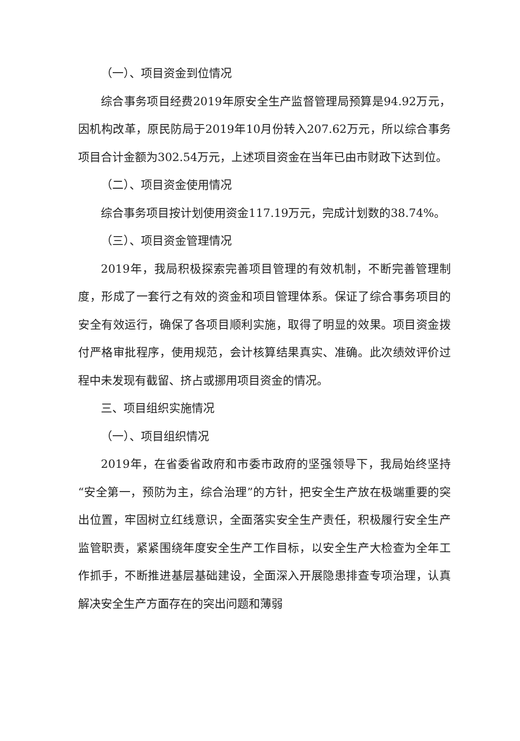（一）、项目资金到位情况
综合事务项目经费2019年原安全生产监督管理局预算是94.92万元，因机构改革，原民防局于2019年10月份转入207.62万元，所以综合事务项目合计金额为302.54万元，上述项目资金在当年已由市财政下达到位。
（二）、项目资金使用情况
综合事务项目按计划使用资金117.19万元，完成计划数的38.74%。
（三）、项目资金管理情况
2019年，我局积极探索完善项目管理的有效机制，不断完善管理制度，形成了一套行之有效的资金和项目管理体系。保证了综合事务项目的安全有效运行，确保了各项目顺利实施，取得了明显的效果。项目资金拨付严格审批程序，使用规范，会计核算结果真实、准确。此次绩效评价过程中未发现有截留、挤占或挪用项目资金的情况。
三、项目组织实施情况
（一）、项目组织情况
2019年，在省委省政府和市委市政府的坚强领导下，我局始终坚持“安全第一，预防为主，综合治理”的方针，把安全生产放在极端重要的突出位置，牢固树立红线意识，全面落实安全生产责任，积极履行安全生产监管职责，紧紧围绕年度安全生产工作目标，以安全生产大检查为全年工作抓手，不断推进基层基础建设，全面深入开展隐患排查专项治理，认真解决安全生产方面存在的突出问题和薄弱